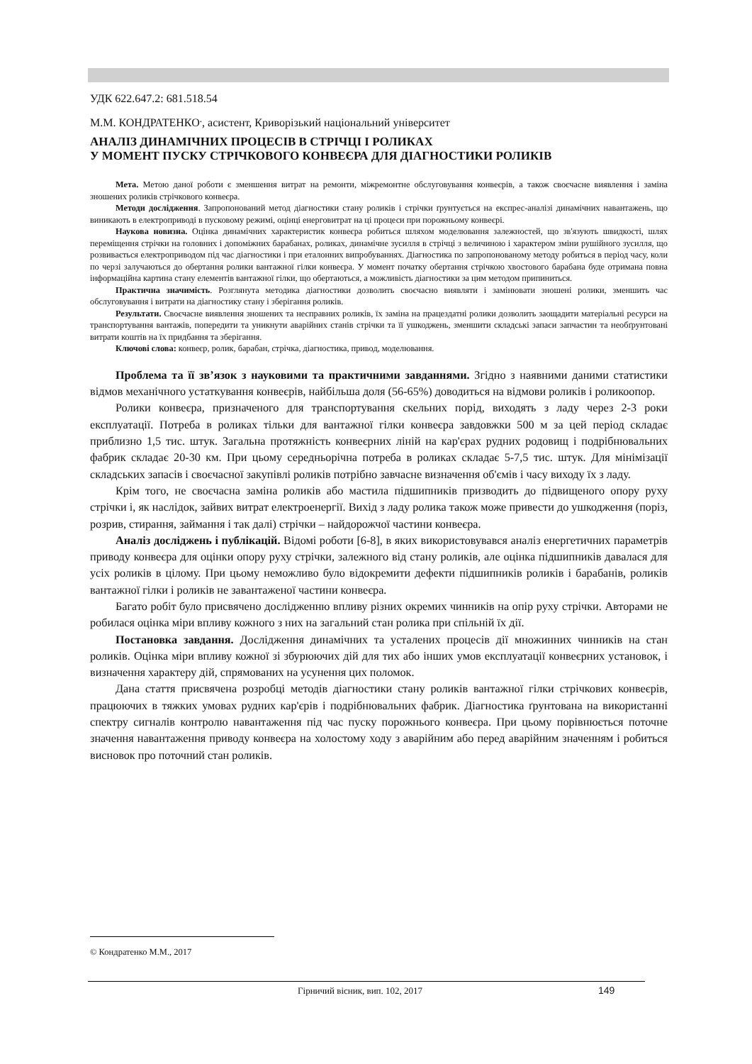УДК 622.647.2: 681.518.54
М.М. КОНДРАТЕНКО<sup>.</sup>, асистент, Криворізький національний університет
АНАЛІЗ ДИНАМІЧНИХ ПРОЦЕСІВ В СТРІЧЦІ І РОЛИКАХ
У МОМЕНТ ПУСКУ СТРІЧКОВОГО КОНВЕЄРА ДЛЯ ДІАГНОСТИКИ РОЛИКІВ
Мета. Метою даної роботи є зменшення витрат на ремонти, міжремонтне обслуговування конвеєрів, а також своєчасне виявлення і заміна зношених роликів стрічкового конвеєра.
Методи дослідження. Запропонований метод діагностики стану роликів і стрічки ґрунтується на експрес-аналізі динамічних навантажень, що виникають в електроприводі в пусковому режимі, оцінці енерговитрат на ці процеси при порожньому конвеєрі.
Наукова новизна. Оцінка динамічних характеристик конвеєра робиться шляхом моделювання залежностей, що зв'язують швидкості, шлях переміщення стрічки на головних і допоміжних барабанах, роликах, динамічне зусилля в стрічці з величиною і характером зміни рушійного зусилля, що розвивається електроприводом під час діагностики і при еталонних випробуваннях. Діагностика по запропонованому методу робиться в період часу, коли по черзі залучаються до обертання ролики вантажної гілки конвеєра. У момент початку обертання стрічкою хвостового барабана буде отримана повна інформаційна картина стану елементів вантажної гілки, що обертаються, а можливість діагностики за цим методом припиниться.
Практична значимість. Розглянута методика діагностики дозволить своєчасно виявляти і замінювати зношені ролики, зменшить час обслуговування і витрати на діагностику стану і зберігання роликів.
Результати. Своєчасне виявлення зношених та несправних роликів, їх заміна на працездатні ролики дозволить заощадити матеріальні ресурси на транспортування вантажів, попередити та уникнути аварійних станів стрічки та її ушкоджень, зменшити складські запаси запчастин та необґрунтовані витрати коштів на їх придбання та зберігання.
Ключові слова: конвеєр, ролик, барабан, стрічка, діагностика, привод, моделювання.
Проблема та її зв’язок з науковими та практичними завданнями. Згідно з наявними даними статистики відмов механічного устаткування конвеєрів, найбільша доля (56-65%) доводиться на відмови роликів і роликоопор.
Ролики конвеєра, призначеного для транспортування скельних порід, виходять з ладу через 2-3 роки експлуатації. Потреба в роликах тільки для вантажної гілки конвеєра завдовжки 500 м за цей період складає приблизно 1,5 тис. штук. Загальна протяжність конвеєрних ліній на кар'єрах рудних родовищ і подрібнювальних фабрик складає 20-30 км. При цьому середньорічна потреба в роликах складає 5-7,5 тис. штук. Для мінімізації складських запасів і своєчасної закупівлі роликів потрібно завчасне визначення об'ємів і часу виходу їх з ладу.
Крім того, не своєчасна заміна роликів або мастила підшипників призводить до підвищеного опору руху стрічки і, як наслідок, зайвих витрат електроенергії. Вихід з ладу ролика також може привести до ушкодження (поріз, розрив, стирання, займання і так далі) стрічки – найдорожчої частини конвеєра.
Аналіз досліджень і публікацій. Відомі роботи [6-8], в яких використовувався аналіз енергетичних параметрів приводу конвеєра для оцінки опору руху стрічки, залежного від стану роликів, але оцінка підшипників давалася для усіх роликів в цілому. При цьому неможливо було відокремити дефекти підшипників роликів і барабанів, роликів вантажної гілки і роликів не завантаженої частини конвеєра.
Багато робіт було присвячено дослідженню впливу різних окремих чинників на опір руху стрічки. Авторами не робилася оцінка міри впливу кожного з них на загальний стан ролика при спільній їх дії.
Постановка завдання. Дослідження динамічних та усталених процесів дії множинних чинників на стан роликів. Оцінка міри впливу кожної зі збурюючих дій для тих або інших умов експлуатації конвеєрних установок, і визначення характеру дій, спрямованих на усунення цих поломок.
Дана стаття присвячена розробці методів діагностики стану роликів вантажної гілки стрічкових конвеєрів, працюючих в тяжких умовах рудних кар'єрів і подрібнювальних фабрик. Діагностика ґрунтована на використанні спектру сигналів контролю навантаження під час пуску порожнього конвеєра. При цьому порівнюється поточне значення навантаження приводу конвеєра на холостому ходу з аварійним або перед аварійним значенням і робиться висновок про поточний стан роликів.
© Кондратенко М.М., 2017
Гірничий вісник, вип. 102, 2017 149